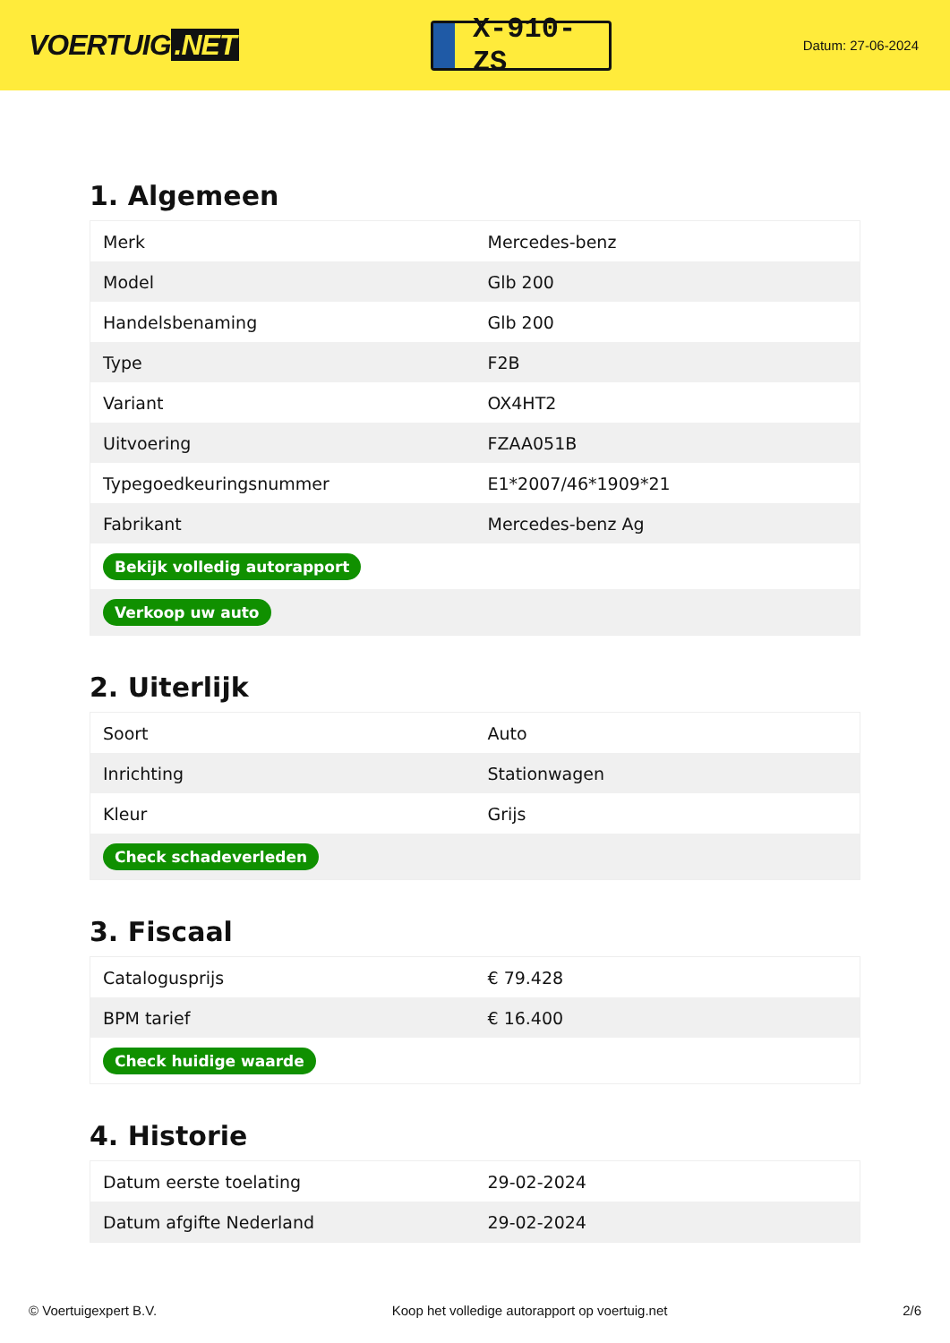VOERTUIG.NET
X-910-ZS
Datum: 27-06-2024
1. Algemeen
| Merk | Mercedes-benz |
| Model | Glb 200 |
| Handelsbenaming | Glb 200 |
| Type | F2B |
| Variant | OX4HT2 |
| Uitvoering | FZAA051B |
| Typegoedkeuringsnummer | E1*2007/46*1909*21 |
| Fabrikant | Mercedes-benz Ag |
| Bekijk volledig autorapport | |
| Verkoop uw auto | |
2. Uiterlijk
| Soort | Auto |
| Inrichting | Stationwagen |
| Kleur | Grijs |
| Check schadeverleden | |
3. Fiscaal
| Catalogusprijs | € 79.428 |
| BPM tarief | € 16.400 |
| Check huidige waarde | |
4. Historie
| Datum eerste toelating | 29-02-2024 |
| Datum afgifte Nederland | 29-02-2024 |
© Voertuigexpert B.V. Koop het volledige autorapport op voertuig.net 2/6